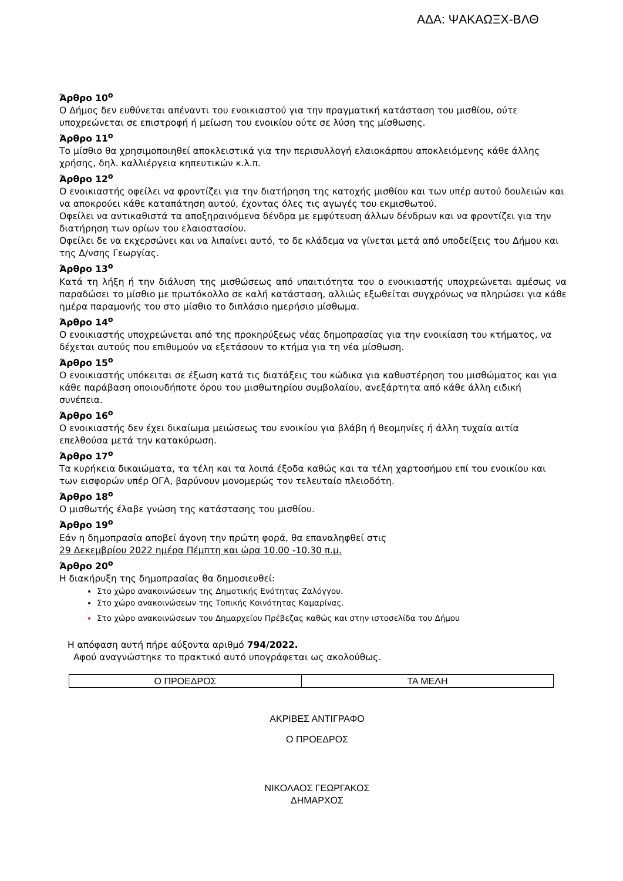ΑΔΑ: ΨΑΚΑΩΞΧ-ΒΛΘ
Άρθρο 10<sup>ο</sup>
Ο Δήμος δεν ευθύνεται απέναντι του ενοικιαστού για την πραγματική κατάσταση του μισθίου, ούτε υποχρεώνεται σε επιστροφή ή μείωση του ενοικίου ούτε σε λύση της μίσθωσης.
Άρθρο 11<sup>ο</sup>
Το μίσθιο θα χρησιμοποιηθεί αποκλειστικά για την περισυλλογή ελαιοκάρπου αποκλειόμενης κάθε άλλης χρήσης, δηλ. καλλιέργεια κηπευτικών κ.λ.π.
Άρθρο 12<sup>ο</sup>
Ο ενοικιαστής οφείλει να φροντίζει για την διατήρηση της κατοχής μισθίου και των υπέρ αυτού δουλειών και να αποκρούει κάθε καταπάτηση αυτού, έχοντας όλες τις αγωγές του εκμισθωτού.
Οφείλει να αντικαθιστά τα αποξηραινόμενα δένδρα με εμφύτευση άλλων δένδρων και να φροντίζει για την διατήρηση των ορίων του ελαιοστασίου.
Οφείλει δε να εκχερσώνει και να λιπαίνει αυτό, το δε κλάδεμα να γίνεται μετά από υποδείξεις του Δήμου και της Δ/νσης Γεωργίας.
Άρθρο 13<sup>ο</sup>
Κατά τη λήξη ή την διάλυση της μισθώσεως από υπαιτιότητα του ο ενοικιαστής υποχρεώνεται αμέσως να παραδώσει το μίσθιο με πρωτόκολλο σε καλή κατάσταση, αλλιώς εξωθείται συγχρόνως να πληρώσει για κάθε ημέρα παραμονής του στο μίσθιο το διπλάσιο ημερήσιο μίσθωμα.
Άρθρο 14<sup>ο</sup>
Ο ενοικιαστής υποχρεώνεται από της προκηρύξεως νέας δημοπρασίας για την ενοικίαση του κτήματος, να δέχεται αυτούς που επιθυμούν να εξετάσουν το κτήμα για τη νέα μίσθωση.
Άρθρο 15<sup>ο</sup>
Ο ενοικιαστής υπόκειται σε έξωση κατά τις διατάξεις του κώδικα για καθυστέρηση του μισθώματος και για κάθε παράβαση οποιουδήποτε όρου του μισθωτηρίου συμβολαίου, ανεξάρτητα από κάθε άλλη ειδική συνέπεια.
Άρθρο 16<sup>ο</sup>
Ο ενοικιαστής δεν έχει δικαίωμα μειώσεως του ενοικίου για βλάβη ή θεομηνίες ή άλλη τυχαία αιτία επελθούσα μετά την κατακύρωση.
Άρθρο 17<sup>ο</sup>
Τα κυρήκεια δικαιώματα, τα τέλη και τα λοιπά έξοδα καθώς και τα τέλη χαρτοσήμου επί του ενοικίου και των εισφορών υπέρ ΟΓΑ, βαρύνουν μονομερώς τον τελευταίο πλειοδότη.
Άρθρο 18<sup>ο</sup>
Ο μισθωτής έλαβε γνώση της κατάστασης του μισθίου.
Άρθρο 19<sup>ο</sup>
Εάν η δημοπρασία αποβεί άγονη την πρώτη φορά, θα επαναληφθεί στις
29 Δεκεμβρίου 2022 ημέρα Πέμπτη και ώρα 10.00 -10.30 π.μ.
Άρθρο 20<sup>ο</sup>
Η διακήρυξη της δημοπρασίας θα δημοσιευθεί:
Στο χώρο ανακοινώσεων της Δημοτικής Ενότητας Ζαλόγγου.
Στο χώρο ανακοινώσεων της Τοπικής Κοινότητας Καμαρίνας.
Στο χώρο ανακοινώσεων του Δημαρχείου Πρέβεζας καθώς και στην ιστοσελίδα του Δήμου
Η απόφαση αυτή πήρε αύξοντα αριθμό 794/2022.
Αφού αναγνώστηκε το πρακτικό αυτό υπογράφεται ως ακολούθως.
| Ο ΠΡΟΕΔΡΟΣ | ΤΑ ΜΕΛΗ |
ΑΚΡΙΒΕΣ ΑΝΤΙΓΡΑΦΟ
Ο ΠΡΟΕΔΡΟΣ
ΝΙΚΟΛΑΟΣ ΓΕΩΡΓΑΚΟΣ
ΔΗΜΑΡΧΟΣ